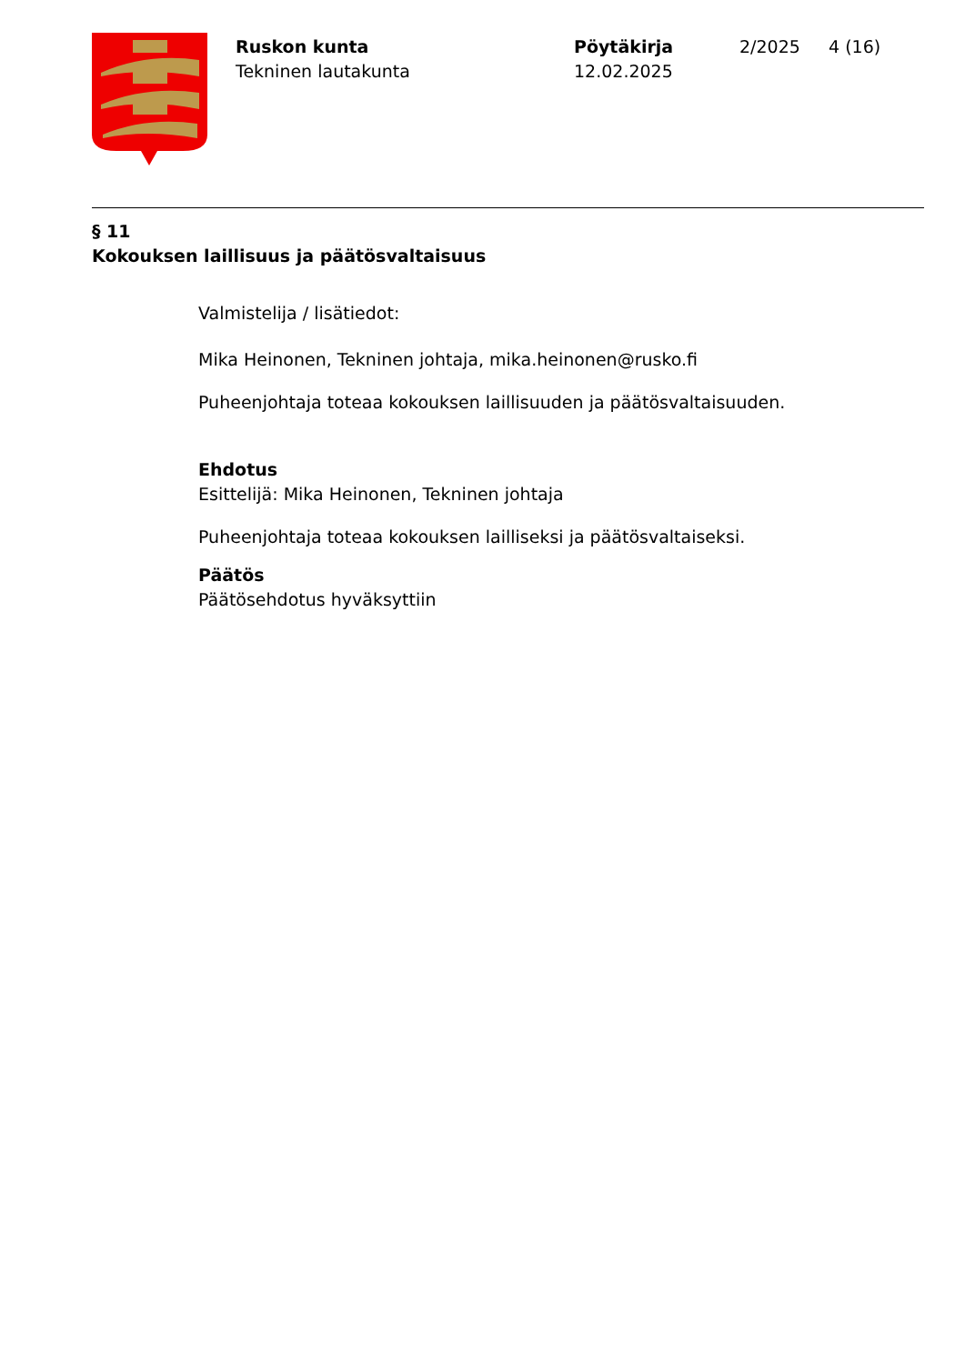Ruskon kunta
Tekninen lautakunta
Pöytäkirja
12.02.2025
2/2025 4 (16)
§ 11
Kokouksen laillisuus ja päätösvaltaisuus
Valmistelija / lisätiedot:
Mika Heinonen, Tekninen johtaja, mika.heinonen@rusko.fi
Puheenjohtaja toteaa kokouksen laillisuuden ja päätösvaltaisuuden.
Ehdotus
Esittelijä: Mika Heinonen, Tekninen johtaja
Puheenjohtaja toteaa kokouksen lailliseksi ja päätösvaltaiseksi.
Päätös
Päätösehdotus hyväksyttiin